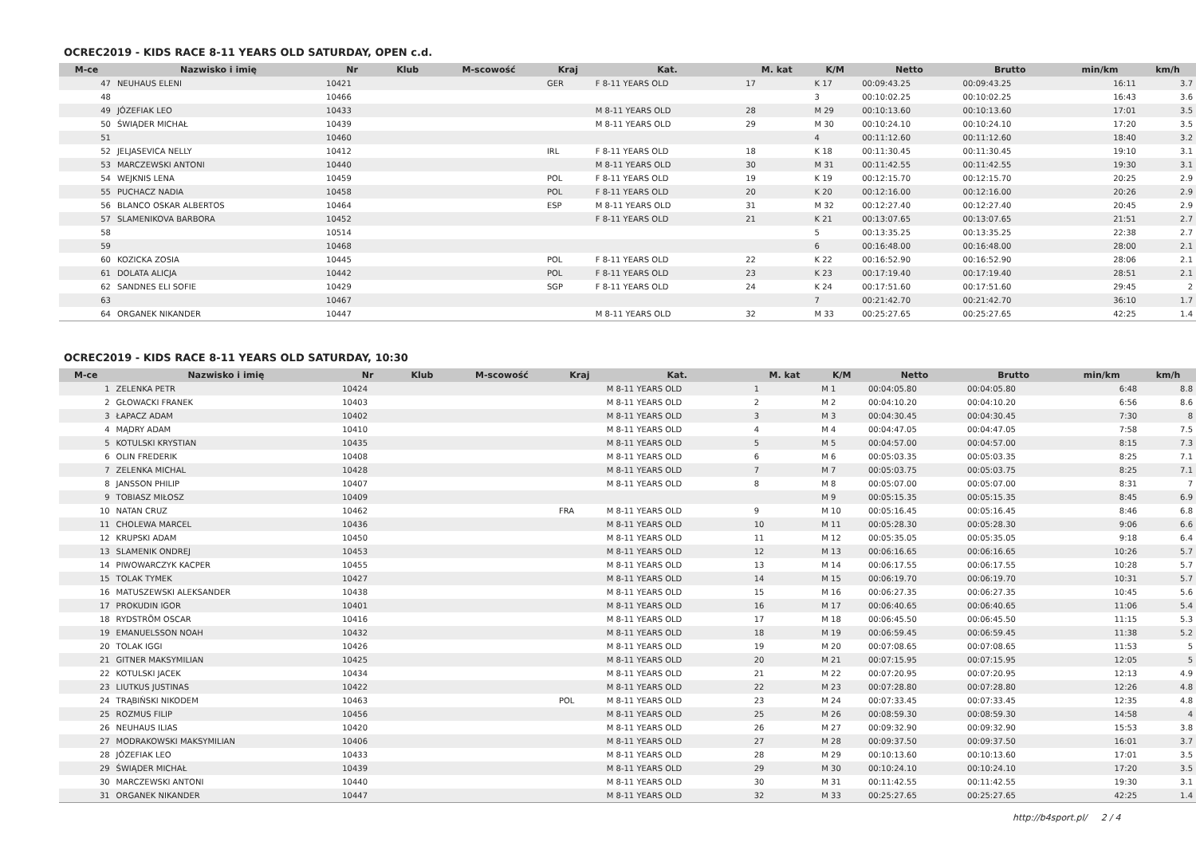OCREC2019 - KIDS RACE 8-11 YEARS OLD SATURDAY, OPEN c.d.
| M-ce | Nazwisko i imię | Nr | Klub | M-scowość | Kraj | Kat. | M. kat | K/M | Netto | Brutto | min/km | km/h |
| --- | --- | --- | --- | --- | --- | --- | --- | --- | --- | --- | --- | --- |
| 47 | NEUHAUS ELENI | 10421 | | | GER | F 8-11 YEARS OLD | 17 | K 17 | 00:09:43.25 | 00:09:43.25 | 16:11 | 3.7 |
| 48 | | 10466 | | | | | | 3 | 00:10:02.25 | 00:10:02.25 | 16:43 | 3.6 |
| 49 | JÓZEFIAK LEO | 10433 | | | | M 8-11 YEARS OLD | 28 | M 29 | 00:10:13.60 | 00:10:13.60 | 17:01 | 3.5 |
| 50 | ŚWIĄDER MICHAŁ | 10439 | | | | M 8-11 YEARS OLD | 29 | M 30 | 00:10:24.10 | 00:10:24.10 | 17:20 | 3.5 |
| 51 | | 10460 | | | | | | 4 | 00:11:12.60 | 00:11:12.60 | 18:40 | 3.2 |
| 52 | JELJASEVICA NELLY | 10412 | | | IRL | F 8-11 YEARS OLD | 18 | K 18 | 00:11:30.45 | 00:11:30.45 | 19:10 | 3.1 |
| 53 | MARCZEWSKI ANTONI | 10440 | | | | M 8-11 YEARS OLD | 30 | M 31 | 00:11:42.55 | 00:11:42.55 | 19:30 | 3.1 |
| 54 | WEJKNIS LENA | 10459 | | | POL | F 8-11 YEARS OLD | 19 | K 19 | 00:12:15.70 | 00:12:15.70 | 20:25 | 2.9 |
| 55 | PUCHACZ NADIA | 10458 | | | POL | F 8-11 YEARS OLD | 20 | K 20 | 00:12:16.00 | 00:12:16.00 | 20:26 | 2.9 |
| 56 | BLANCO OSKAR ALBERTOS | 10464 | | | ESP | M 8-11 YEARS OLD | 31 | M 32 | 00:12:27.40 | 00:12:27.40 | 20:45 | 2.9 |
| 57 | SLAMENIKOVA BARBORA | 10452 | | | | F 8-11 YEARS OLD | 21 | K 21 | 00:13:07.65 | 00:13:07.65 | 21:51 | 2.7 |
| 58 | | 10514 | | | | | | 5 | 00:13:35.25 | 00:13:35.25 | 22:38 | 2.7 |
| 59 | | 10468 | | | | | | 6 | 00:16:48.00 | 00:16:48.00 | 28:00 | 2.1 |
| 60 | KOZICKA ZOSIA | 10445 | | | POL | F 8-11 YEARS OLD | 22 | K 22 | 00:16:52.90 | 00:16:52.90 | 28:06 | 2.1 |
| 61 | DOLATA ALICJA | 10442 | | | POL | F 8-11 YEARS OLD | 23 | K 23 | 00:17:19.40 | 00:17:19.40 | 28:51 | 2.1 |
| 62 | SANDNES ELI SOFIE | 10429 | | | SGP | F 8-11 YEARS OLD | 24 | K 24 | 00:17:51.60 | 00:17:51.60 | 29:45 | 2 |
| 63 | | 10467 | | | | | | 7 | 00:21:42.70 | 00:21:42.70 | 36:10 | 1.7 |
| 64 | ORGANEK NIKANDER | 10447 | | | | M 8-11 YEARS OLD | 32 | M 33 | 00:25:27.65 | 00:25:27.65 | 42:25 | 1.4 |
OCREC2019 - KIDS RACE 8-11 YEARS OLD SATURDAY, 10:30
| M-ce | Nazwisko i imię | Nr | Klub | M-scowość | Kraj | Kat. | M. kat | K/M | Netto | Brutto | min/km | km/h |
| --- | --- | --- | --- | --- | --- | --- | --- | --- | --- | --- | --- | --- |
| 1 | ZELENKA PETR | 10424 | | | | M 8-11 YEARS OLD | 1 | M 1 | 00:04:05.80 | 00:04:05.80 | 6:48 | 8.8 |
| 2 | GŁOWACKI FRANEK | 10403 | | | | M 8-11 YEARS OLD | 2 | M 2 | 00:04:10.20 | 00:04:10.20 | 6:56 | 8.6 |
| 3 | ŁAPACZ ADAM | 10402 | | | | M 8-11 YEARS OLD | 3 | M 3 | 00:04:30.45 | 00:04:30.45 | 7:30 | 8 |
| 4 | MĄDRY ADAM | 10410 | | | | M 8-11 YEARS OLD | 4 | M 4 | 00:04:47.05 | 00:04:47.05 | 7:58 | 7.5 |
| 5 | KOTULSKI KRYSTIAN | 10435 | | | | M 8-11 YEARS OLD | 5 | M 5 | 00:04:57.00 | 00:04:57.00 | 8:15 | 7.3 |
| 6 | OLIN FREDERIK | 10408 | | | | M 8-11 YEARS OLD | 6 | M 6 | 00:05:03.35 | 00:05:03.35 | 8:25 | 7.1 |
| 7 | ZELENKA MICHAL | 10428 | | | | M 8-11 YEARS OLD | 7 | M 7 | 00:05:03.75 | 00:05:03.75 | 8:25 | 7.1 |
| 8 | JANSSON PHILIP | 10407 | | | | M 8-11 YEARS OLD | 8 | M 8 | 00:05:07.00 | 00:05:07.00 | 8:31 | 7 |
| 9 | TOBIASZ MIŁOSZ | 10409 | | | | | | M 9 | 00:05:15.35 | 00:05:15.35 | 8:45 | 6.9 |
| 10 | NATAN CRUZ | 10462 | | | FRA | M 8-11 YEARS OLD | 9 | M 10 | 00:05:16.45 | 00:05:16.45 | 8:46 | 6.8 |
| 11 | CHOLEWA MARCEL | 10436 | | | | M 8-11 YEARS OLD | 10 | M 11 | 00:05:28.30 | 00:05:28.30 | 9:06 | 6.6 |
| 12 | KRUPSKI ADAM | 10450 | | | | M 8-11 YEARS OLD | 11 | M 12 | 00:05:35.05 | 00:05:35.05 | 9:18 | 6.4 |
| 13 | SLAMENIK ONDREJ | 10453 | | | | M 8-11 YEARS OLD | 12 | M 13 | 00:06:16.65 | 00:06:16.65 | 10:26 | 5.7 |
| 14 | PIWOWARCZYK KACPER | 10455 | | | | M 8-11 YEARS OLD | 13 | M 14 | 00:06:17.55 | 00:06:17.55 | 10:28 | 5.7 |
| 15 | TOLAK TYMEK | 10427 | | | | M 8-11 YEARS OLD | 14 | M 15 | 00:06:19.70 | 00:06:19.70 | 10:31 | 5.7 |
| 16 | MATUSZEWSKI ALEKSANDER | 10438 | | | | M 8-11 YEARS OLD | 15 | M 16 | 00:06:27.35 | 00:06:27.35 | 10:45 | 5.6 |
| 17 | PROKUDIN IGOR | 10401 | | | | M 8-11 YEARS OLD | 16 | M 17 | 00:06:40.65 | 00:06:40.65 | 11:06 | 5.4 |
| 18 | RYDSTRÖM OSCAR | 10416 | | | | M 8-11 YEARS OLD | 17 | M 18 | 00:06:45.50 | 00:06:45.50 | 11:15 | 5.3 |
| 19 | EMANUELSSON NOAH | 10432 | | | | M 8-11 YEARS OLD | 18 | M 19 | 00:06:59.45 | 00:06:59.45 | 11:38 | 5.2 |
| 20 | TOLAK IGGI | 10426 | | | | M 8-11 YEARS OLD | 19 | M 20 | 00:07:08.65 | 00:07:08.65 | 11:53 | 5 |
| 21 | GITNER MAKSYMILIAN | 10425 | | | | M 8-11 YEARS OLD | 20 | M 21 | 00:07:15.95 | 00:07:15.95 | 12:05 | 5 |
| 22 | KOTULSKI JACEK | 10434 | | | | M 8-11 YEARS OLD | 21 | M 22 | 00:07:20.95 | 00:07:20.95 | 12:13 | 4.9 |
| 23 | LIUTKUS JUSTINAS | 10422 | | | | M 8-11 YEARS OLD | 22 | M 23 | 00:07:28.80 | 00:07:28.80 | 12:26 | 4.8 |
| 24 | TRĄBIŃSKI NIKODEM | 10463 | | | POL | M 8-11 YEARS OLD | 23 | M 24 | 00:07:33.45 | 00:07:33.45 | 12:35 | 4.8 |
| 25 | ROZMUS FILIP | 10456 | | | | M 8-11 YEARS OLD | 25 | M 26 | 00:08:59.30 | 00:08:59.30 | 14:58 | 4 |
| 26 | NEUHAUS ILIAS | 10420 | | | | M 8-11 YEARS OLD | 26 | M 27 | 00:09:32.90 | 00:09:32.90 | 15:53 | 3.8 |
| 27 | MODRAKOWSKI MAKSYMILIAN | 10406 | | | | M 8-11 YEARS OLD | 27 | M 28 | 00:09:37.50 | 00:09:37.50 | 16:01 | 3.7 |
| 28 | JÓZEFIAK LEO | 10433 | | | | M 8-11 YEARS OLD | 28 | M 29 | 00:10:13.60 | 00:10:13.60 | 17:01 | 3.5 |
| 29 | ŚWIĄDER MICHAŁ | 10439 | | | | M 8-11 YEARS OLD | 29 | M 30 | 00:10:24.10 | 00:10:24.10 | 17:20 | 3.5 |
| 30 | MARCZEWSKI ANTONI | 10440 | | | | M 8-11 YEARS OLD | 30 | M 31 | 00:11:42.55 | 00:11:42.55 | 19:30 | 3.1 |
| 31 | ORGANEK NIKANDER | 10447 | | | | M 8-11 YEARS OLD | 32 | M 33 | 00:25:27.65 | 00:25:27.65 | 42:25 | 1.4 |
http://b4sport.pl/ 2 / 4